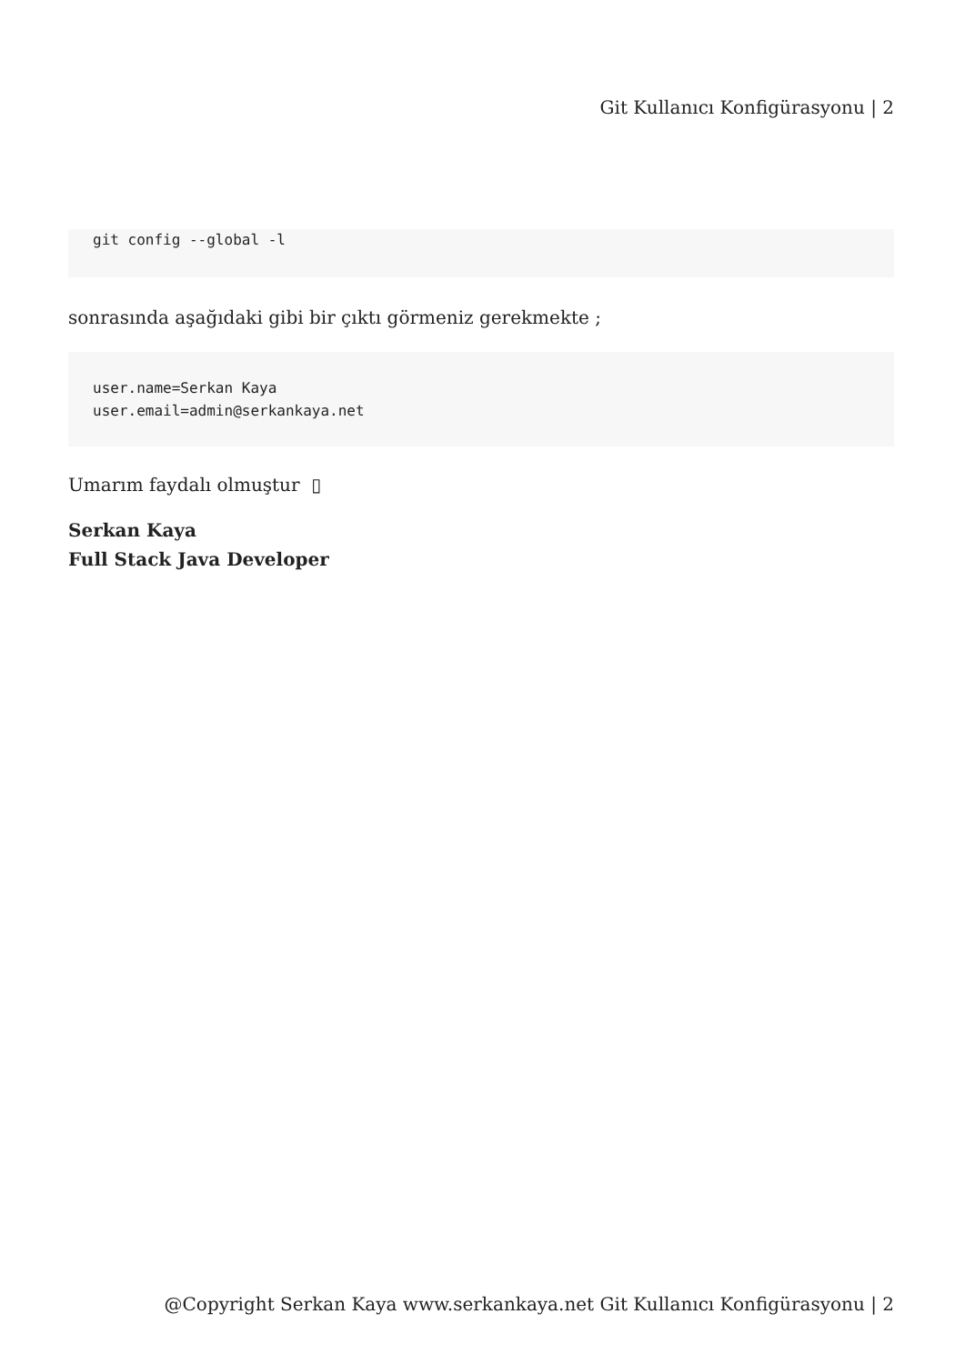Git Kullanıcı Konfigürasyonu | 2
git config --global -l
sonrasında aşağıdaki gibi bir çıktı görmeniz gerekmekte ;
user.name=Serkan Kaya
user.email=admin@serkankaya.net
Umarım faydalı olmuştur ▯
Serkan Kaya
Full Stack Java Developer
@Copyright Serkan Kaya www.serkankaya.net Git Kullanıcı Konfigürasyonu | 2